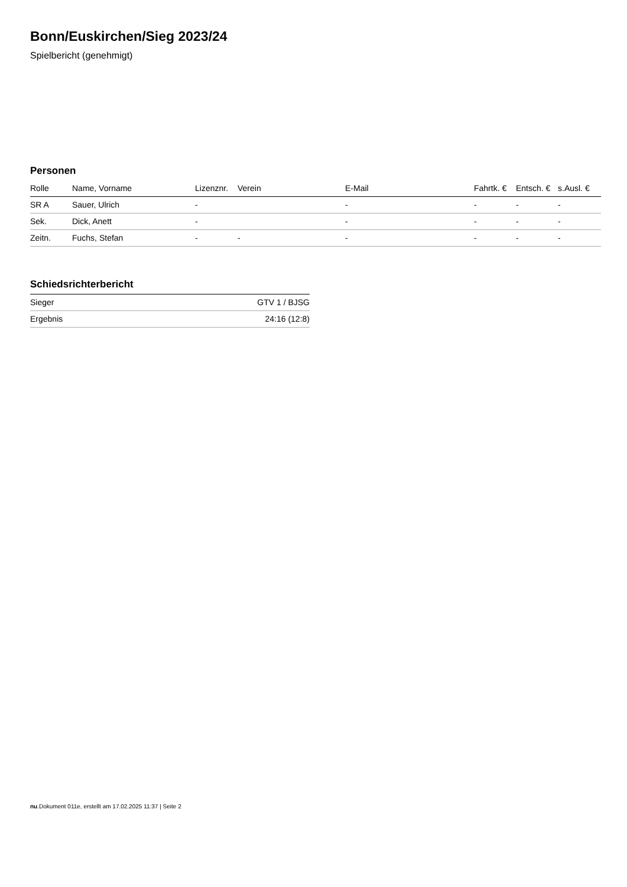Bonn/Euskirchen/Sieg 2023/24
Spielbericht (genehmigt)
Personen
| Rolle | Name, Vorname | Lizenznr. | Verein | E-Mail | Fahrtk. € | Entsch. € | s.Ausl. € |
| --- | --- | --- | --- | --- | --- | --- | --- |
| SR A | Sauer, Ulrich | - | | - | - | - | - |
| Sek. | Dick, Anett | - | | - | - | - | - |
| Zeitn. | Fuchs, Stefan | - | - | - | - | - | - |
Schiedsrichterbericht
| Sieger | GTV 1 / BJSG |
| Ergebnis | 24:16 (12:8) |
nu.Dokument 011e, erstellt am 17.02.2025 11:37 | Seite 2